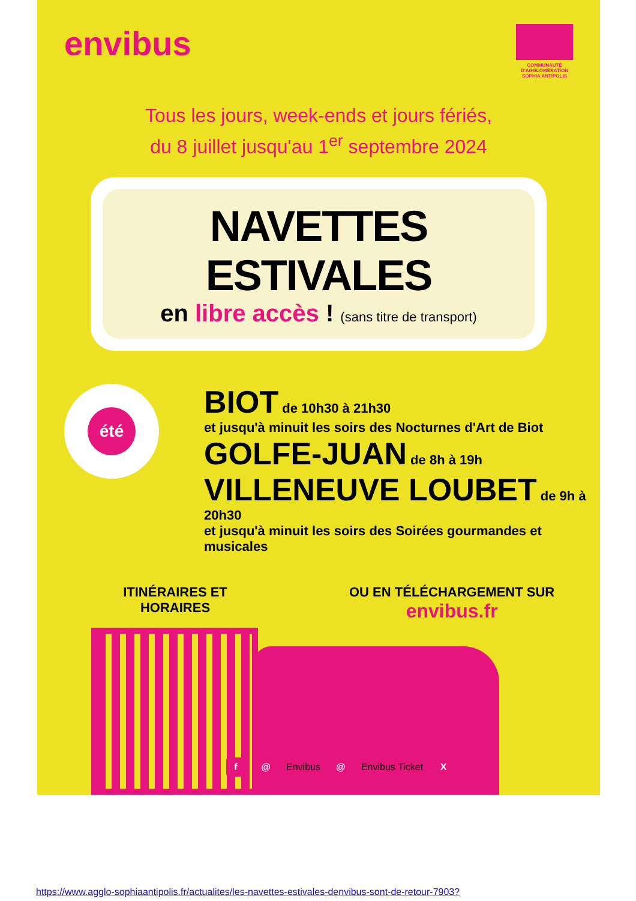envibus
COMMUNAUTÉ D'AGGLOMÉRATION SOPHIA ANTIPOLIS
Tous les jours, week-ends et jours fériés,
du 8 juillet jusqu'au 1<sup>er</sup> septembre 2024
NAVETTES ESTIVALES
en libre accès ! (sans titre de transport)
été
BIOT de 10h30 à 21h30
et jusqu'à minuit les soirs des Nocturnes d'Art de Biot
GOLFE-JUAN de 8h à 19h
VILLENEUVE LOUBET de 9h à 20h30
et jusqu'à minuit les soirs des Soirées gourmandes et musicales
ITINÉRAIRES ET HORAIRES
OU EN TÉLÉCHARGEMENT SUR
envibus.fr
f @
Envibus
@
Envibus Ticket
X
https://www.agglo-sophiaantipolis.fr/actualites/les-navettes-estivales-denvibus-sont-de-retour-7903?